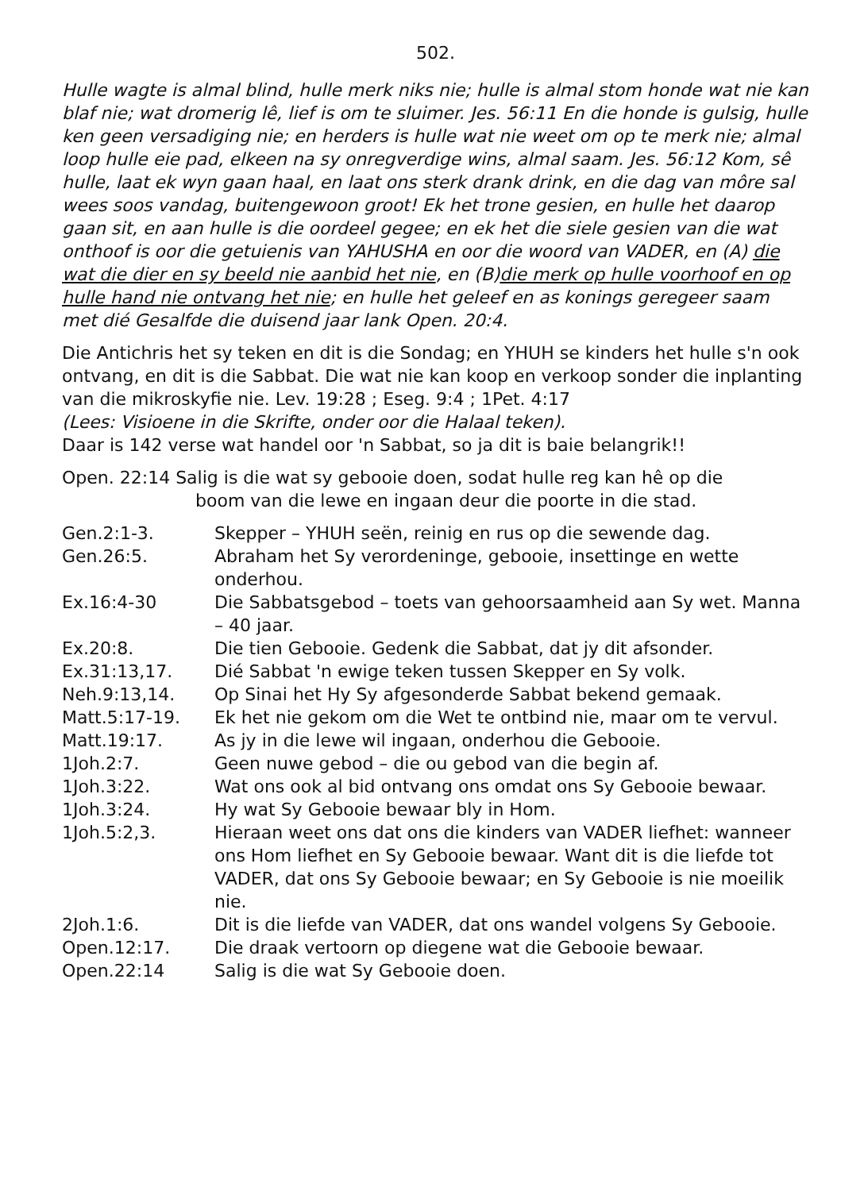502.
Hulle wagte is almal blind, hulle merk niks nie; hulle is almal stom honde wat nie kan blaf nie; wat dromerig lê, lief is om te sluimer. Jes. 56:11 En die honde is gulsig, hulle ken geen versadiging nie; en herders is hulle wat nie weet om op te merk nie; almal loop hulle eie pad, elkeen na sy onregverdige wins, almal saam. Jes. 56:12 Kom, sê hulle, laat ek wyn gaan haal, en laat ons sterk drank drink, en die dag van môre sal wees soos vandag, buitengewoon groot! Ek het trone gesien, en hulle het daarop gaan sit, en aan hulle is die oordeel gegee; en ek het die siele gesien van die wat onthoof is oor die getuienis van YAHUSHA en oor die woord van VADER, en (A) die wat die dier en sy beeld nie aanbid het nie, en (B)die merk op hulle voorhoof en op hulle hand nie ontvang het nie; en hulle het geleef en as konings geregeer saam met dié Gesalfde die duisend jaar lank Open. 20:4.
Die Antichris het sy teken en dit is die Sondag; en YHUH se kinders het hulle s'n ook ontvang, en dit is die Sabbat. Die wat nie kan koop en verkoop sonder die inplanting van die mikroskyfie nie. Lev. 19:28 ; Eseg. 9:4 ; 1Pet. 4:17
(Lees: Visioene in die Skrifte, onder oor die Halaal teken).
Daar is 142 verse wat handel oor 'n Sabbat, so ja dit is baie belangrik!!
Open. 22:14 Salig is die wat sy gebooie doen, sodat hulle reg kan hê op die
boom van die lewe en ingaan deur die poorte in die stad.
| Gen.2:1-3. | Skepper – YHUH seën, reinig en rus op die sewende dag. |
| Gen.26:5. | Abraham het Sy verordeninge, gebooie, insettinge en wette onderhou. |
| Ex.16:4-30 | Die Sabbatsgebod – toets van gehoorsaamheid aan Sy wet. Manna – 40 jaar. |
| Ex.20:8. | Die tien Gebooie. Gedenk die Sabbat, dat jy dit afsonder. |
| Ex.31:13,17. | Dié Sabbat 'n ewige teken tussen Skepper en Sy volk. |
| Neh.9:13,14. | Op Sinai het Hy Sy afgesonderde Sabbat bekend gemaak. |
| Matt.5:17-19. | Ek het nie gekom om die Wet te ontbind nie, maar om te vervul. |
| Matt.19:17. | As jy in die lewe wil ingaan, onderhou die Gebooie. |
| 1Joh.2:7. | Geen nuwe gebod – die ou gebod van die begin af. |
| 1Joh.3:22. | Wat ons ook al bid ontvang ons omdat ons Sy Gebooie bewaar. |
| 1Joh.3:24. | Hy wat Sy Gebooie bewaar bly in Hom. |
| 1Joh.5:2,3. | Hieraan weet ons dat ons die kinders van VADER liefhet: wanneer ons Hom liefhet en Sy Gebooie bewaar. Want dit is die liefde tot VADER, dat ons Sy Gebooie bewaar; en Sy Gebooie is nie moeilik nie. |
| 2Joh.1:6. | Dit is die liefde van VADER, dat ons wandel volgens Sy Gebooie. |
| Open.12:17. | Die draak vertoorn op diegene wat die Gebooie bewaar. |
| Open.22:14 | Salig is die wat Sy Gebooie doen. |